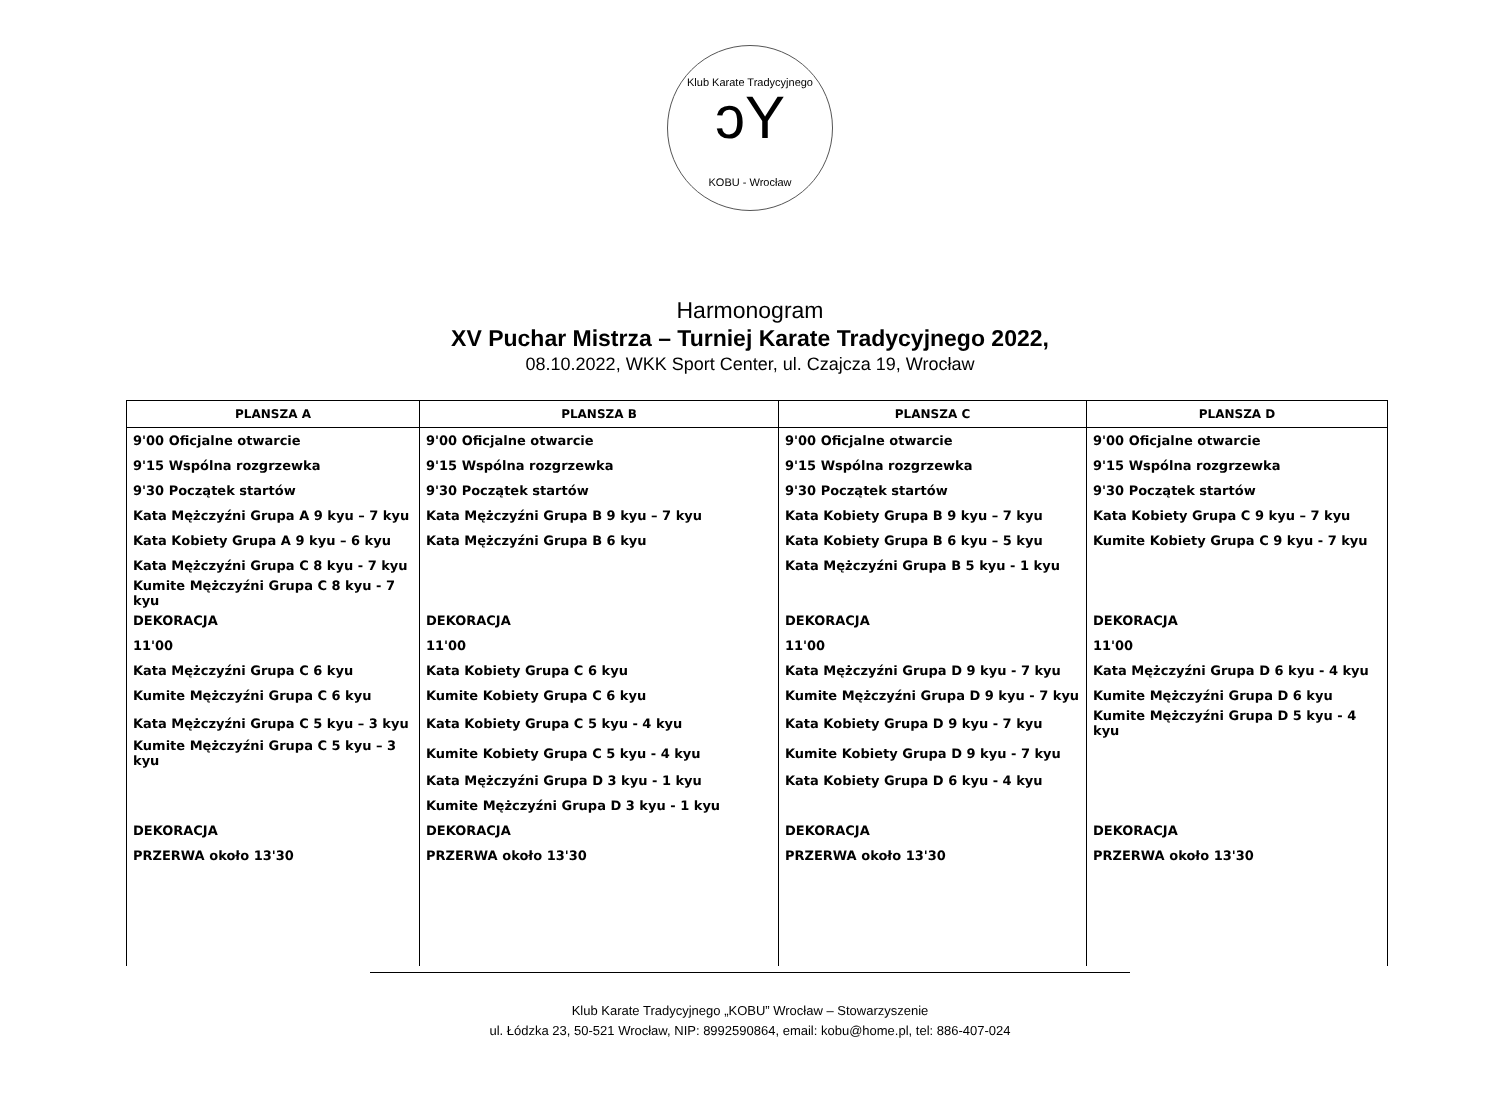Klub Karate Tradycyjnego
ɔY
KOBU - Wrocław
Harmonogram
XV Puchar Mistrza – Turniej Karate Tradycyjnego 2022,
08.10.2022, WKK Sport Center, ul. Czajcza 19, Wrocław
| PLANSZA A | PLANSZA B | PLANSZA C | PLANSZA D |
| --- | --- | --- | --- |
| 9'00 Oficjalne otwarcie | 9'00 Oficjalne otwarcie | 9'00 Oficjalne otwarcie | 9'00 Oficjalne otwarcie |
| 9'15 Wspólna rozgrzewka | 9'15 Wspólna rozgrzewka | 9'15 Wspólna rozgrzewka | 9'15 Wspólna rozgrzewka |
| 9'30 Początek startów | 9'30 Początek startów | 9'30 Początek startów | 9'30 Początek startów |
| Kata Mężczyźni Grupa A 9 kyu – 7 kyu | Kata Mężczyźni Grupa B 9 kyu – 7 kyu | Kata Kobiety Grupa B 9 kyu – 7 kyu | Kata Kobiety Grupa C 9 kyu – 7 kyu |
| Kata Kobiety Grupa A 9 kyu – 6 kyu | Kata Mężczyźni Grupa B 6 kyu | Kata Kobiety Grupa B 6 kyu – 5 kyu | Kumite Kobiety Grupa C 9 kyu - 7 kyu |
| Kata Mężczyźni Grupa C 8 kyu - 7 kyu | | Kata Mężczyźni Grupa B 5 kyu - 1 kyu | |
| Kumite Mężczyźni Grupa C 8 kyu - 7 kyu | | | |
| DEKORACJA | DEKORACJA | DEKORACJA | DEKORACJA |
| 11'00 | 11'00 | 11'00 | 11'00 |
| Kata Mężczyźni Grupa C 6 kyu | Kata Kobiety Grupa C 6 kyu | Kata Mężczyźni Grupa D 9 kyu - 7 kyu | Kata Mężczyźni Grupa D 6 kyu - 4 kyu |
| Kumite Mężczyźni Grupa C 6 kyu | Kumite Kobiety Grupa C 6 kyu | Kumite Mężczyźni Grupa D 9 kyu - 7 kyu | Kumite Mężczyźni Grupa D 6 kyu |
| Kata Mężczyźni Grupa C 5 kyu – 3 kyu | Kata Kobiety Grupa C 5 kyu - 4 kyu | Kata Kobiety Grupa D 9 kyu - 7 kyu | Kumite Mężczyźni Grupa D 5 kyu - 4 kyu |
| Kumite Mężczyźni Grupa C 5 kyu – 3 kyu | Kumite Kobiety Grupa C 5 kyu - 4 kyu | Kumite Kobiety Grupa D 9 kyu - 7 kyu | |
| | Kata Mężczyźni Grupa D 3 kyu - 1 kyu | Kata Kobiety Grupa D 6 kyu - 4 kyu | |
| | Kumite Mężczyźni Grupa D 3 kyu - 1 kyu | | |
| DEKORACJA | DEKORACJA | DEKORACJA | DEKORACJA |
| PRZERWA około 13'30 | PRZERWA około 13'30 | PRZERWA około 13'30 | PRZERWA około 13'30 |
Klub Karate Tradycyjnego „KOBU” Wrocław – Stowarzyszenie
ul. Łódzka 23, 50-521 Wrocław, NIP: 8992590864, email: kobu@home.pl, tel: 886-407-024